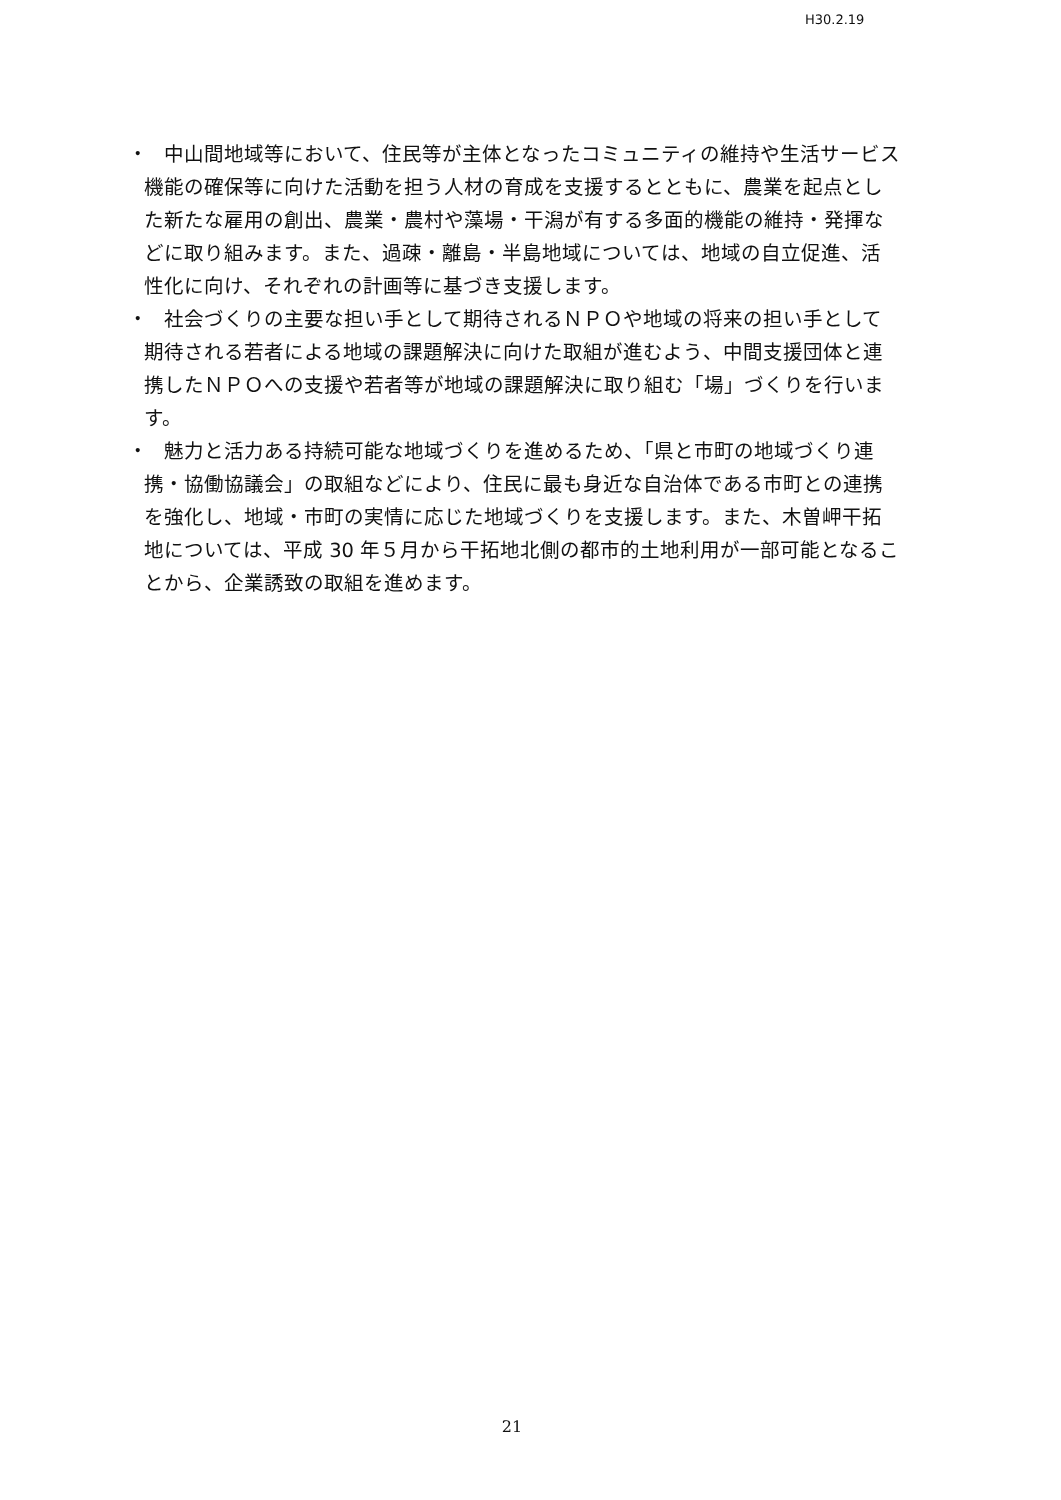H30.2.19
・　中山間地域等において、住民等が主体となったコミュニティの維持や生活サービス機能の確保等に向けた活動を担う人材の育成を支援するとともに、農業を起点とした新たな雇用の創出、農業・農村や藻場・干潟が有する多面的機能の維持・発揮などに取り組みます。また、過疎・離島・半島地域については、地域の自立促進、活性化に向け、それぞれの計画等に基づき支援します。
・　社会づくりの主要な担い手として期待されるＮＰＯや地域の将来の担い手として期待される若者による地域の課題解決に向けた取組が進むよう、中間支援団体と連携したＮＰＯへの支援や若者等が地域の課題解決に取り組む「場」づくりを行います。
・　魅力と活力ある持続可能な地域づくりを進めるため、「県と市町の地域づくり連携・協働協議会」の取組などにより、住民に最も身近な自治体である市町との連携を強化し、地域・市町の実情に応じた地域づくりを支援します。また、木曽岬干拓地については、平成 30 年５月から干拓地北側の都市的土地利用が一部可能となることから、企業誘致の取組を進めます。
21